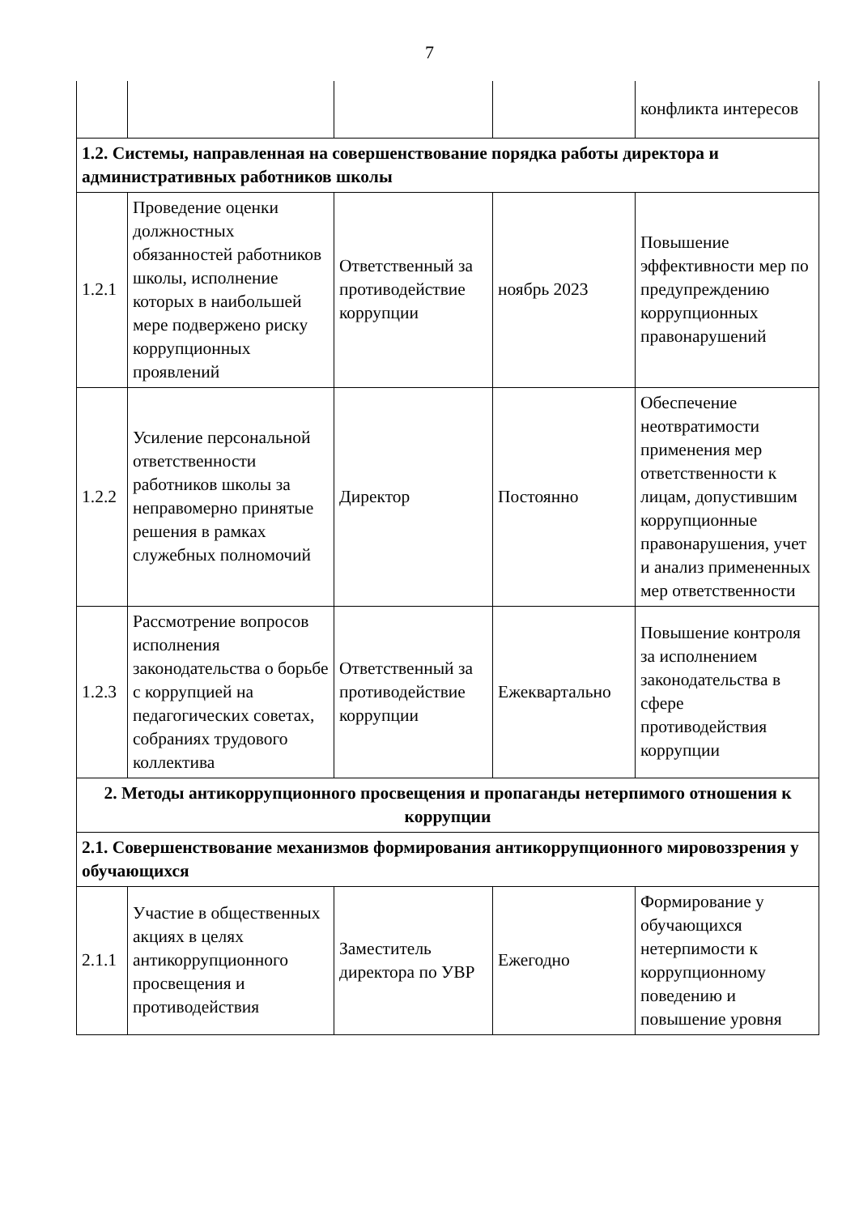7
| | | | | конфликта интересов |
| 1.2. Системы, направленная на совершенствование порядка работы директора и административных работников школы | | | | |
| 1.2.1 | Проведение оценки должностных обязанностей работников школы, исполнение которых в наибольшей мере подвержено риску коррупционных проявлений | Ответственный за противодействие коррупции | ноябрь 2023 | Повышение эффективности мер по предупреждению коррупционных правонарушений |
| 1.2.2 | Усиление персональной ответственности работников школы за неправомерно принятые решения в рамках служебных полномочий | Директор | Постоянно | Обеспечение неотвратимости применения мер ответственности к лицам, допустившим коррупционные правонарушения, учет и анализ примененных мер ответственности |
| 1.2.3 | Рассмотрение вопросов исполнения законодательства о борьбе с коррупцией на педагогических советах, собраниях трудового коллектива | Ответственный за противодействие коррупции | Ежеквартально | Повышение контроля за исполнением законодательства в сфере противодействия коррупции |
| 2. Методы антикоррупционного просвещения и пропаганды нетерпимого отношения к коррупции | | | | |
| 2.1. Совершенствование механизмов формирования антикоррупционного мировоззрения у обучающихся | | | | |
| 2.1.1 | Участие в общественных акциях в целях антикоррупционного просвещения и противодействия | Заместитель директора по УВР | Ежегодно | Формирование у обучающихся нетерпимости к коррупционному поведению и повышение уровня |